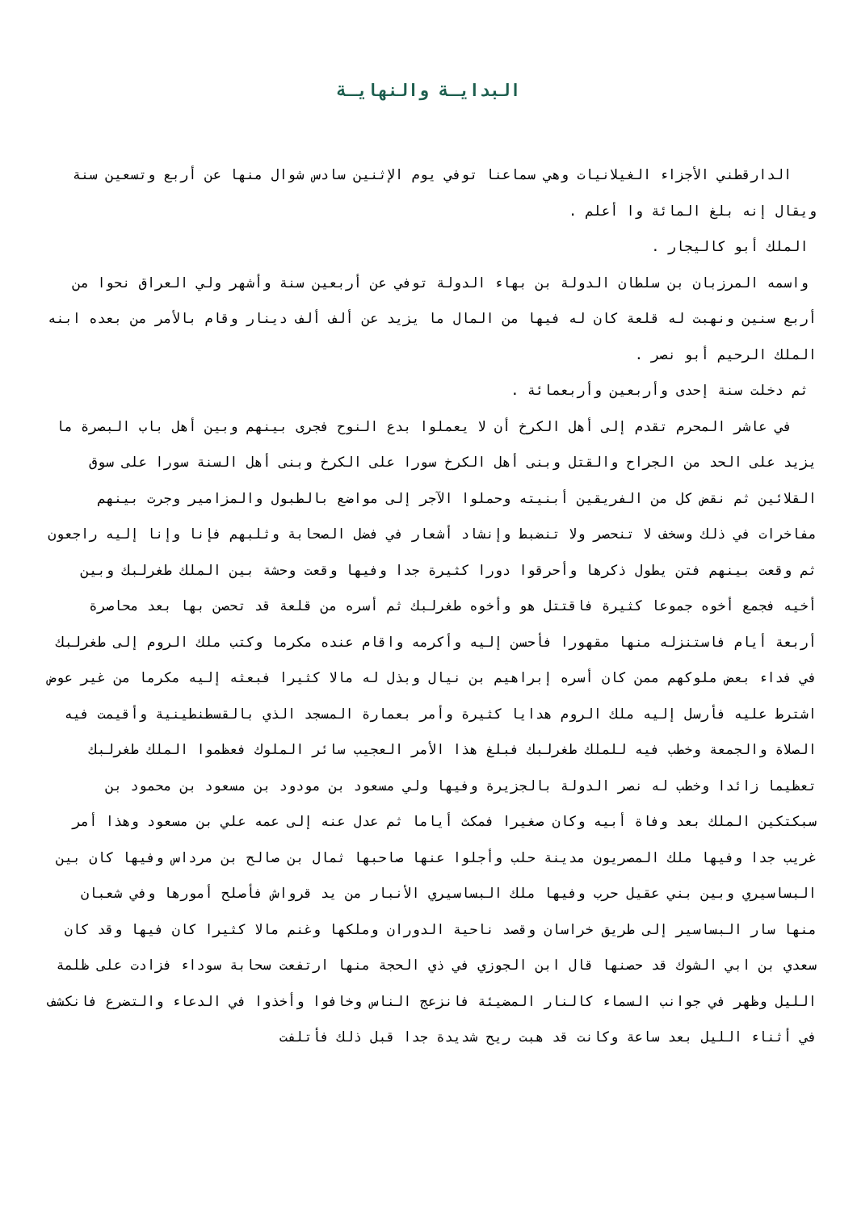البدايـة والنهايـة
الدارقطني الأجزاء الغيلانيات وهي سماعنا توفي يوم الإثنين سادس شوال منها عن أربع وتسعين سنة ويقال إنه بلغ المائة وا أعلم .
الملك أبو كاليجار .
واسمه المرزبان بن سلطان الدولة بن بهاء الدولة توفي عن أربعين سنة وأشهر ولي العراق نحوا من أربع سنين ونهبت له قلعة كان له فيها من المال ما يزيد عن ألف ألف دينار وقام بالأمر من بعده ابنه الملك الرحيم أبو نصر .
ثم دخلت سنة إحدى وأربعين وأربعمائة .
في عاشر المحرم تقدم إلى أهل الكرخ أن لا يعملوا بدع النوح فجرى بينهم وبين أهل باب البصرة ما يزيد على الحد من الجراح والقتل وبنى أهل الكرخ سورا على الكرخ وبنى أهل السنة سورا على سوق القلائين ثم نقض كل من الفريقين أبنيته وحملوا الآجر إلى مواضع بالطبول والمزامير وجرت بينهم مفاخرات في ذلك وسخف لا تنحصر ولا تنضبط وإنشاد أشعار في فضل الصحابة وثلبهم فإنا وإنا إليه راجعون ثم وقعت بينهم فتن يطول ذكرها وأحرقوا دورا كثيرة جدا وفيها وقعت وحشة بين الملك طغرلبك وبين أخيه فجمع أخوه جموعا كثيرة فاقتتل هو وأخوه طغرلبك ثم أسره من قلعة قد تحصن بها بعد محاصرة أربعة أيام فاستنزله منها مقهورا فأحسن إليه وأكرمه واقام عنده مكرما وكتب ملك الروم إلى طغرلبك في فداء بعض ملوكهم ممن كان أسره إبراهيم بن نيال وبذل له مالا كثيرا فبعثه إليه مكرما من غير عوض اشترط عليه فأرسل إليه ملك الروم هدايا كثيرة وأمر بعمارة المسجد الذي بالقسطنطينية وأقيمت فيه الصلاة والجمعة وخطب فيه للملك طغرلبك فبلغ هذا الأمر العجيب سائر الملوك فعظموا الملك طغرلبك تعظيما زائدا وخطب له نصر الدولة بالجزيرة وفيها ولي مسعود بن مودود بن مسعود بن محمود بن سبكتكين الملك بعد وفاة أبيه وكان صغيرا فمكث أياما ثم عدل عنه إلى عمه علي بن مسعود وهذا أمر غريب جدا وفيها ملك المصريون مدينة حلب وأجلوا عنها صاحبها ثمال بن صالح بن مرداس وفيها كان بين البساسيري وبين بني عقيل حرب وفيها ملك البساسيري الأنبار من يد قرواش فأصلح أمورها وفي شعبان منها سار البساسير إلى طريق خراسان وقصد ناحية الدوران وملكها وغنم مالا كثيرا كان فيها وقد كان سعدي بن ابي الشوك قد حصنها قال ابن الجوزي في ذي الحجة منها ارتفعت سحابة سوداء فزادت على ظلمة الليل وظهر في جوانب السماء كالنار المضيئة فانزعج الناس وخافوا وأخذوا في الدعاء والتضرع فانكشف في أثناء الليل بعد ساعة وكانت قد هبت ريح شديدة جدا قبل ذلك فأتلفت